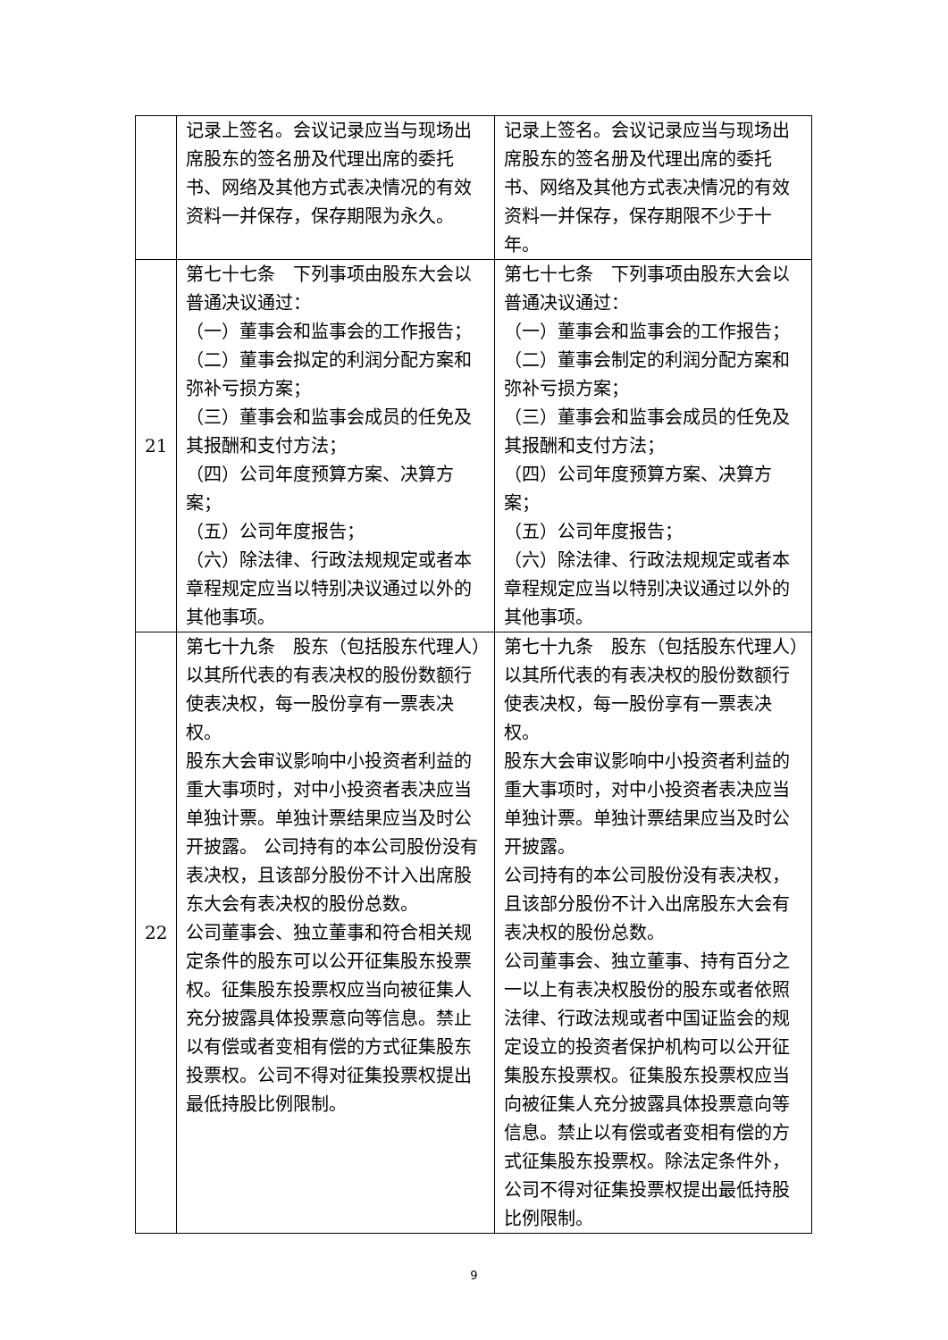| | 记录上签名。会议记录应当与现场出席股东的签名册及代理出席的委托书、网络及其他方式表决情况的有效资料一并保存，保存期限为永久。 | 记录上签名。会议记录应当与现场出席股东的签名册及代理出席的委托书、网络及其他方式表决情况的有效资料一并保存，保存期限不少于十年。 |
| 21 | 第七十七条 下列事项由股东大会以普通决议通过： （一）董事会和监事会的工作报告； （二）董事会拟定的利润分配方案和弥补亏损方案； （三）董事会和监事会成员的任免及其报酬和支付方法； （四）公司年度预算方案、决算方案； （五）公司年度报告； （六）除法律、行政法规规定或者本章程规定应当以特别决议通过以外的其他事项。 | 第七十七条 下列事项由股东大会以普通决议通过： （一）董事会和监事会的工作报告； （二）董事会制定的利润分配方案和弥补亏损方案； （三）董事会和监事会成员的任免及其报酬和支付方法； （四）公司年度预算方案、决算方案； （五）公司年度报告； （六）除法律、行政法规规定或者本章程规定应当以特别决议通过以外的其他事项。 |
| 22 | 第七十九条 股东（包括股东代理人）以其所代表的有表决权的股份数额行使表决权，每一股份享有一票表决权。 股东大会审议影响中小投资者利益的重大事项时，对中小投资者表决应当单独计票。单独计票结果应当及时公开披露。 公司持有的本公司股份没有表决权，且该部分股份不计入出席股东大会有表决权的股份总数。 公司董事会、独立董事和符合相关规定条件的股东可以公开征集股东投票权。征集股东投票权应当向被征集人充分披露具体投票意向等信息。禁止以有偿或者变相有偿的方式征集股东投票权。公司不得对征集投票权提出最低持股比例限制。 | 第七十九条 股东（包括股东代理人）以其所代表的有表决权的股份数额行使表决权，每一股份享有一票表决权。 股东大会审议影响中小投资者利益的重大事项时，对中小投资者表决应当单独计票。单独计票结果应当及时公开披露。 公司持有的本公司股份没有表决权，且该部分股份不计入出席股东大会有表决权的股份总数。 公司董事会、独立董事、持有百分之一以上有表决权股份的股东或者依照法律、行政法规或者中国证监会的规定设立的投资者保护机构可以公开征集股东投票权。征集股东投票权应当向被征集人充分披露具体投票意向等信息。禁止以有偿或者变相有偿的方式征集股东投票权。除法定条件外，公司不得对征集投票权提出最低持股比例限制。 |
9